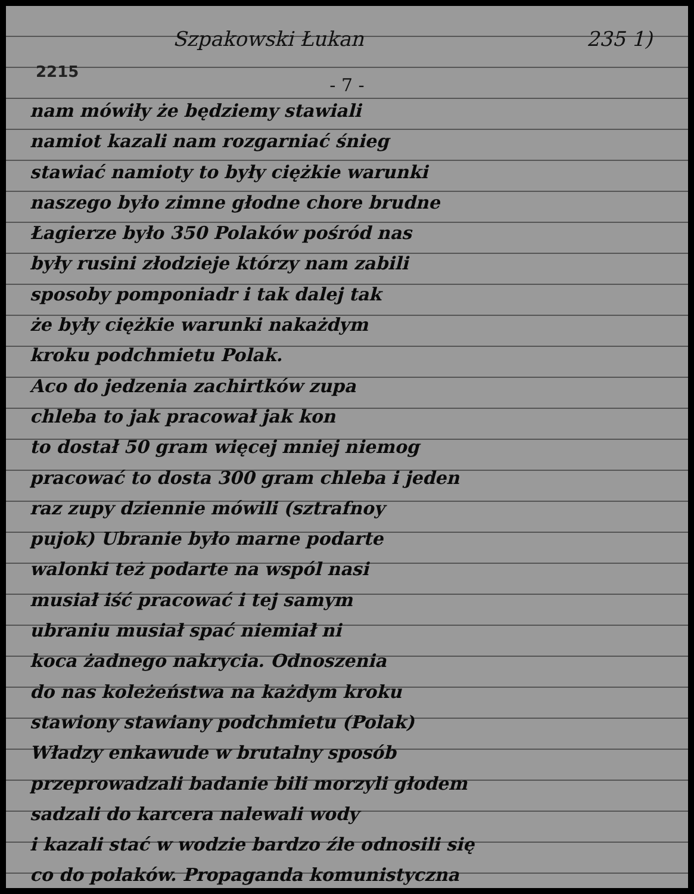Szpakowski Łukan 235 1)
2215
- 7 -
nam mówiły że będziemy stawiali
namiot kazali nam rozgarniać śnieg
stawiać namioty to były ciężkie warunki
naszego było zimne głodne chore brudne
Łagierze było 350 Polaków pośród nas
były rusini złodzieje którzy nam zabili
sposoby pomponiadr i tak dalej tak
że były ciężkie warunki nakażdym
kroku podchmietu Polak.
Aco do jedzenia zachirtków zupa
chleba to jak pracował jak kon
to dostał 50 gram więcej mniej niemog
pracować to dosta 300 gram chleba i jeden
raz zupy dziennie mówili (sztrafnoy
pujok) Ubranie było marne podarte
walonki też podarte na wspól nasi
musiał iść pracować i tej samym
ubraniu musiał spać niemiał ni
koca żadnego nakrycia. Odnoszenia
do nas koleżeństwa na każdym kroku
stawiony stawiany podchmietu (Polak)
Władzy enkawude w brutalny sposób
przeprowadzali badanie bili morzyli głodem
sadzali do karcera nalewali wody
i kazali stać w wodzie bardzo źle odnosili się
co do polaków. Propaganda komunistyczna